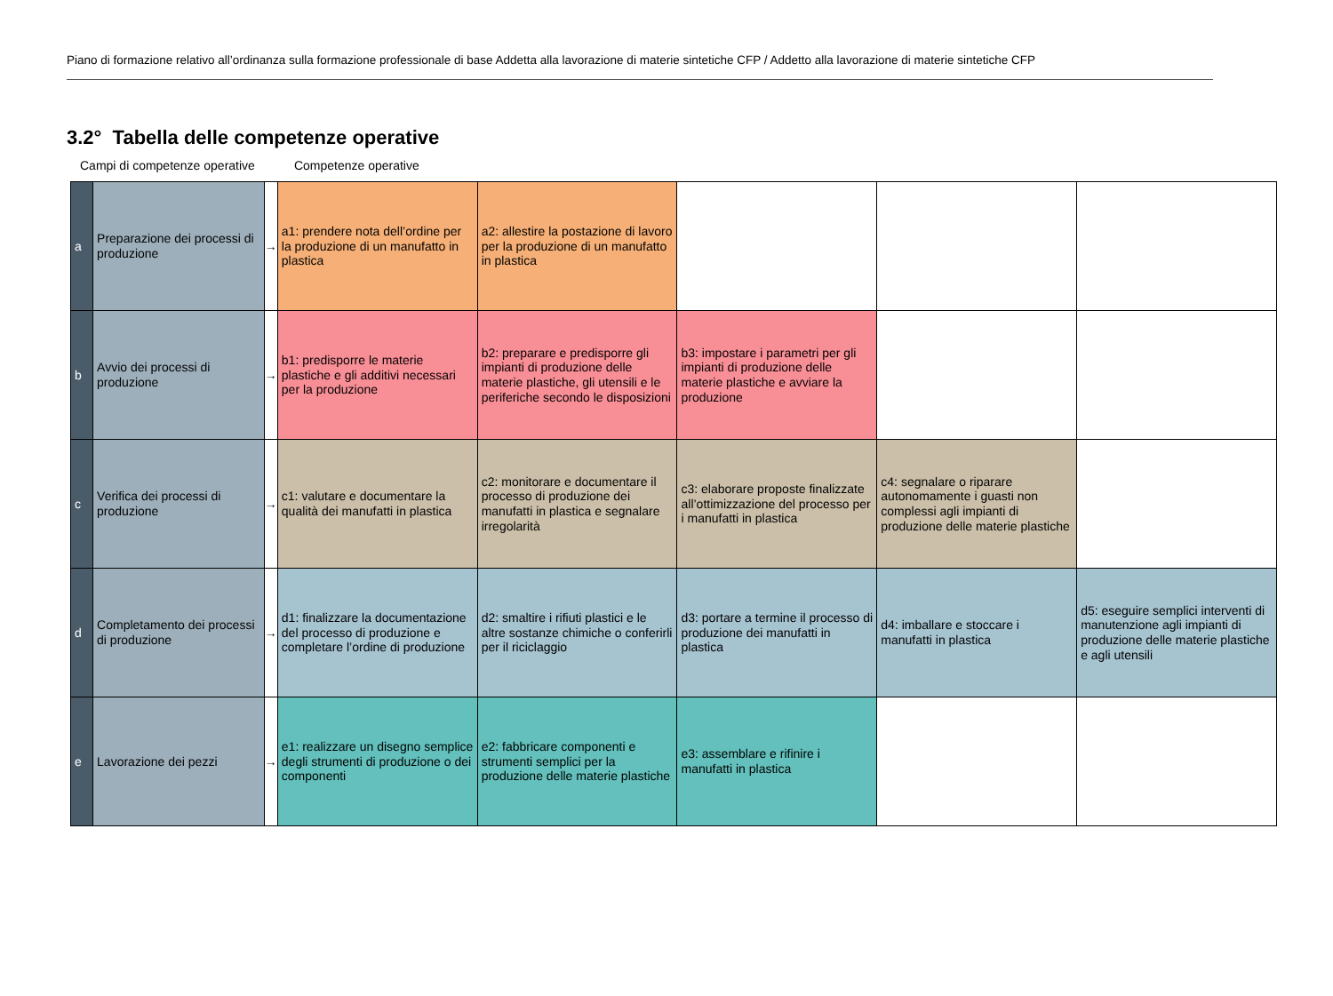Piano di formazione relativo all’ordinanza sulla formazione professionale di base Addetta alla lavorazione di materie sintetiche CFP / Addetto alla lavorazione di materie sintetiche CFP
3.2° Tabella delle competenze operative
Campi di competenze operative Competenze operative
| a | Preparazione dei processi di produzione | → | a1: prendere nota dell’ordine per la produzione di un manufatto in plastica | a2: allestire la postazione di lavoro per la produzione di un manufatto in plastica | | | |
| b | Avvio dei processi di produzione | → | b1: predisporre le materie plastiche e gli additivi necessari per la produzione | b2: preparare e predisporre gli impianti di produzione delle materie plastiche, gli utensili e le periferiche secondo le disposizioni | b3: impostare i parametri per gli impianti di produzione delle materie plastiche e avviare la produzione | | |
| c | Verifica dei processi di produzione | → | c1: valutare e documentare la qualità dei manufatti in plastica | c2: monitorare e documentare il processo di produzione dei manufatti in plastica e segnalare irregolarità | c3: elaborare proposte finalizzate all’ottimizzazione del processo per i manufatti in plastica | c4: segnalare o riparare autonomamente i guasti non complessi agli impianti di produzione delle materie plastiche | |
| d | Completamento dei processi di produzione | → | d1: finalizzare la documentazione del processo di produzione e completare l’ordine di produzione | d2: smaltire i rifiuti plastici e le altre sostanze chimiche o conferirli per il riciclaggio | d3: portare a termine il processo di produzione dei manufatti in plastica | d4: imballare e stoccare i manufatti in plastica | d5: eseguire semplici interventi di manutenzione agli impianti di produzione delle materie plastiche e agli utensili |
| e | Lavorazione dei pezzi | → | e1: realizzare un disegno semplice degli strumenti di produzione o dei componenti | e2: fabbricare componenti e strumenti semplici per la produzione delle materie plastiche | e3: assemblare e rifinire i manufatti in plastica | | |